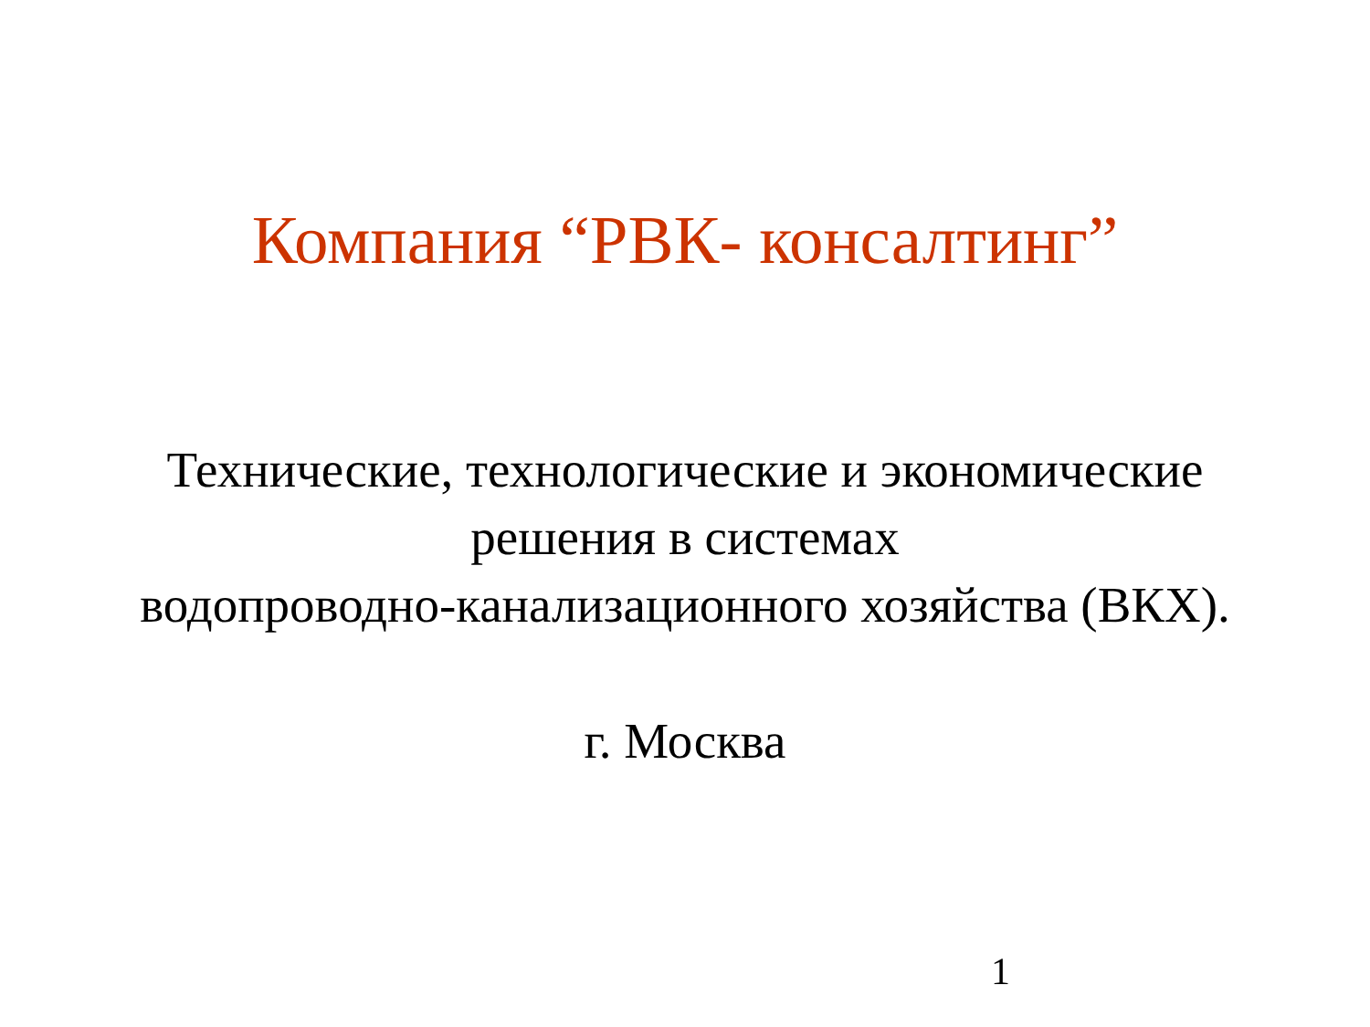Компания “РВК- консалтинг”
Технические, технологические и экономические
решения в системах
водопроводно-канализационного хозяйства (ВКХ).
г. Москва
1